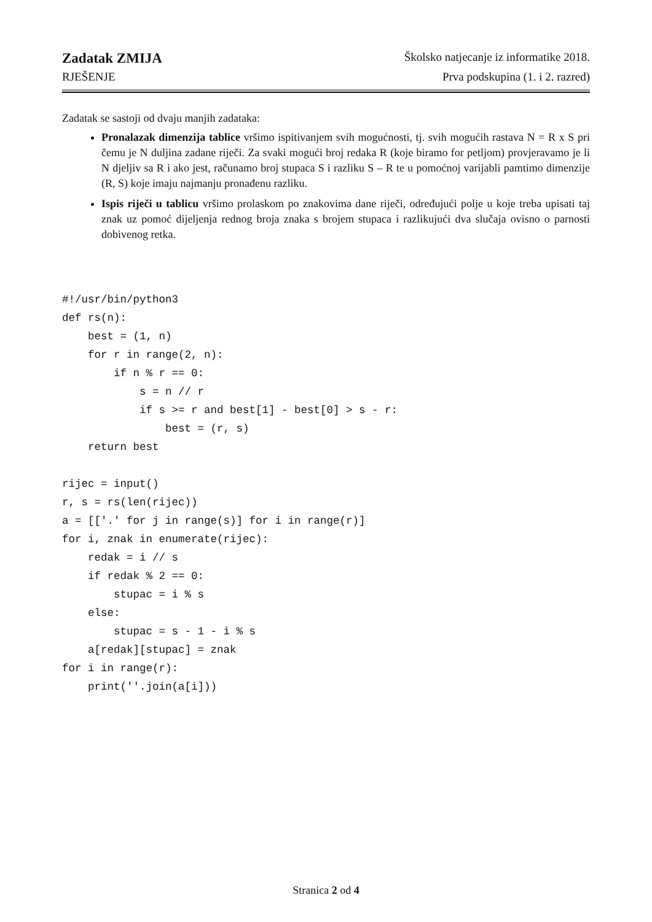Zadatak ZMIJA Školsko natjecanje iz informatike 2018.
RJEŠENJE Prva podskupina (1. i 2. razred)
Zadatak se sastoji od dvaju manjih zadataka:
Pronalazak dimenzija tablice vršimo ispitivanjem svih mogućnosti, tj. svih mogućih rastava N = R x S pri čemu je N duljina zadane riječi. Za svaki mogući broj redaka R (koje biramo for petljom) provjeravamo je li N djeljiv sa R i ako jest, računamo broj stupaca S i razliku S – R te u pomoćnoj varijabli pamtimo dimenzije (R, S) koje imaju najmanju pronađenu razliku.
Ispis riječi u tablicu vršimo prolaskom po znakovima dane riječi, određujući polje u koje treba upisati taj znak uz pomoć dijeljenja rednog broja znaka s brojem stupaca i razlikujući dva slučaja ovisno o parnosti dobivenog retka.
#!/usr/bin/python3
def rs(n):
    best = (1, n)
    for r in range(2, n):
        if n % r == 0:
            s = n // r
            if s >= r and best[1] - best[0] > s - r:
                best = (r, s)
    return best

rijec = input()
r, s = rs(len(rijec))
a = [['.' for j in range(s)] for i in range(r)]
for i, znak in enumerate(rijec):
    redak = i // s
    if redak % 2 == 0:
        stupac = i % s
    else:
        stupac = s - 1 - i % s
    a[redak][stupac] = znak
for i in range(r):
    print(''.join(a[i]))
Stranica 2 od 4